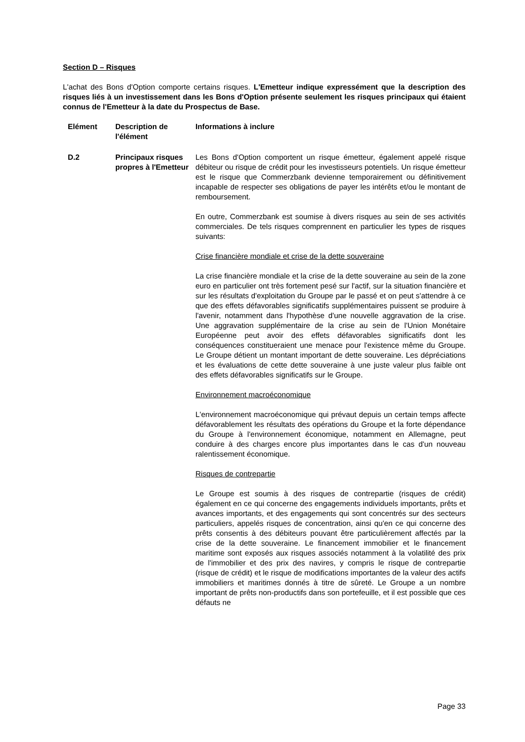Section D – Risques
L'achat des Bons d'Option comporte certains risques. L'Emetteur indique expressément que la description des risques liés à un investissement dans les Bons d'Option présente seulement les risques principaux qui étaient connus de l'Emetteur à la date du Prospectus de Base.
| Elément | Description de l'élément | Informations à inclure |
| D.2 | Principaux risques propres à l'Emetteur | Les Bons d'Option comportent un risque émetteur, également appelé risque débiteur ou risque de crédit pour les investisseurs potentiels. Un risque émetteur est le risque que Commerzbank devienne temporairement ou définitivement incapable de respecter ses obligations de payer les intérêts et/ou le montant de remboursement. En outre, Commerzbank est soumise à divers risques au sein de ses activités commerciales. De tels risques comprennent en particulier les types de risques suivants: Crise financière mondiale et crise de la dette souveraine La crise financière mondiale et la crise de la dette souveraine au sein de la zone euro en particulier ont très fortement pesé sur l'actif, sur la situation financière et sur les résultats d'exploitation du Groupe par le passé et on peut s'attendre à ce que des effets défavorables significatifs supplémentaires puissent se produire à l'avenir, notamment dans l'hypothèse d'une nouvelle aggravation de la crise. Une aggravation supplémentaire de la crise au sein de l'Union Monétaire Européenne peut avoir des effets défavorables significatifs dont les conséquences constitueraient une menace pour l'existence même du Groupe. Le Groupe détient un montant important de dette souveraine. Les dépréciations et les évaluations de cette dette souveraine à une juste valeur plus faible ont des effets défavorables significatifs sur le Groupe. Environnement macroéconomique L'environnement macroéconomique qui prévaut depuis un certain temps affecte défavorablement les résultats des opérations du Groupe et la forte dépendance du Groupe à l'environnement économique, notamment en Allemagne, peut conduire à des charges encore plus importantes dans le cas d'un nouveau ralentissement économique. Risques de contrepartie Le Groupe est soumis à des risques de contrepartie (risques de crédit) également en ce qui concerne des engagements individuels importants, prêts et avances importants, et des engagements qui sont concentrés sur des secteurs particuliers, appelés risques de concentration, ainsi qu'en ce qui concerne des prêts consentis à des débiteurs pouvant être particulièrement affectés par la crise de la dette souveraine. Le financement immobilier et le financement maritime sont exposés aux risques associés notamment à la volatilité des prix de l'immobilier et des prix des navires, y compris le risque de contrepartie (risque de crédit) et le risque de modifications importantes de la valeur des actifs immobiliers et maritimes donnés à titre de sûreté. Le Groupe a un nombre important de prêts non-productifs dans son portefeuille, et il est possible que ces défauts ne |
Page 33